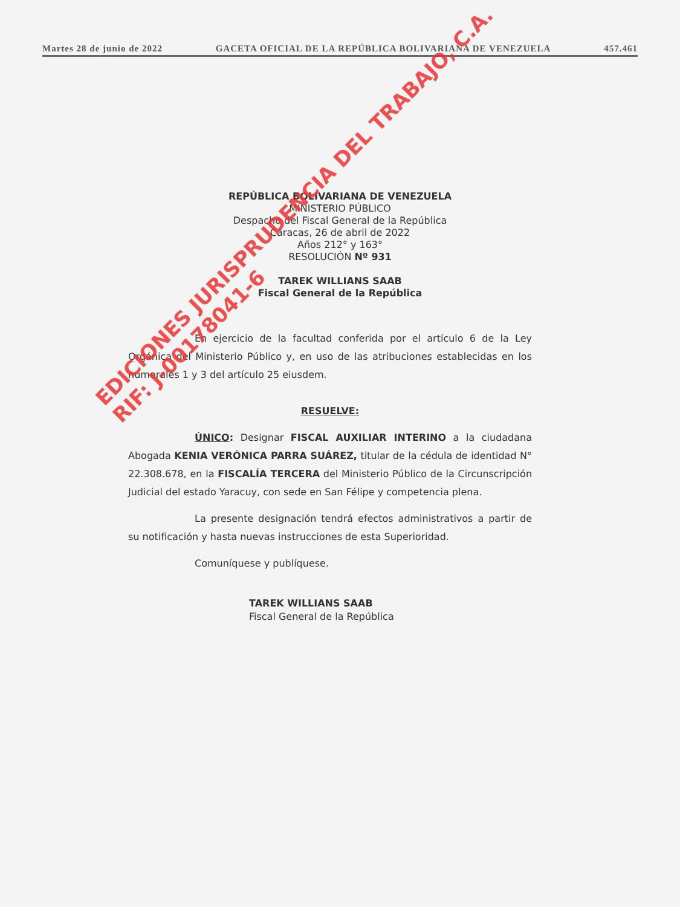Martes 28 de junio de 2022 GACETA OFICIAL DE LA REPÚBLICA BOLIVARIANA DE VENEZUELA 457.461
REPÚBLICA BOLIVARIANA DE VENEZUELA
MINISTERIO PÚBLICO
Despacho del Fiscal General de la República
Caracas, 26 de abril de 2022
Años 212° y 163°
RESOLUCIÓN Nº 931
TAREK WILLIANS SAAB
Fiscal General de la República
En ejercicio de la facultad conferida por el artículo 6 de la Ley Orgánica del Ministerio Público y, en uso de las atribuciones establecidas en los numerales 1 y 3 del artículo 25 eiusdem.
RESUELVE:
ÚNICO: Designar FISCAL AUXILIAR INTERINO a la ciudadana Abogada KENIA VERÓNICA PARRA SUÁREZ, titular de la cédula de identidad N° 22.308.678, en la FISCALÍA TERCERA del Ministerio Público de la Circunscripción Judicial del estado Yaracuy, con sede en San Félipe y competencia plena.
La presente designación tendrá efectos administrativos a partir de su notificación y hasta nuevas instrucciones de esta Superioridad.
Comuníquese y publíquese.
TAREK WILLIANS SAAB
Fiscal General de la República
EDICIONES JURISPRUDENCIA DEL TRABAJO, C.A.
RIF: J-00178041-6